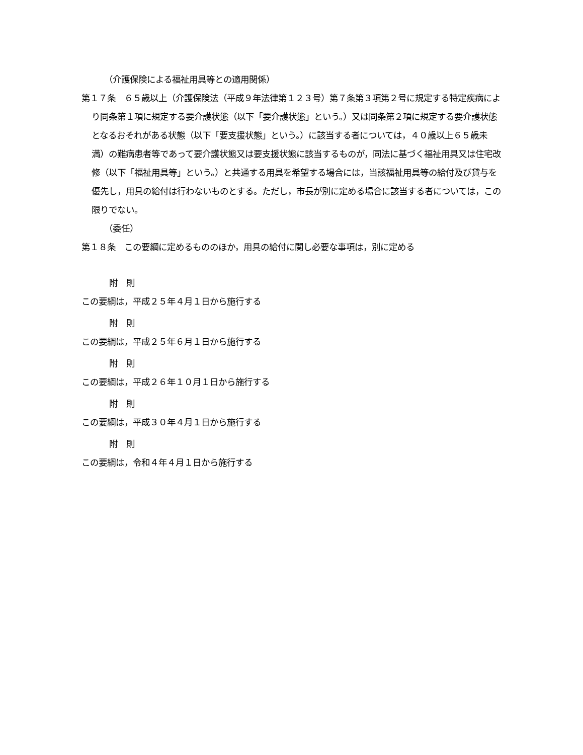（介護保険による福祉用具等との適用関係）
第１７条　６５歳以上（介護保険法（平成９年法律第１２３号）第７条第３項第２号に規定する特定疾病により同条第１項に規定する要介護状態（以下「要介護状態」という。）又は同条第２項に規定する要介護状態となるおそれがある状態（以下「要支援状態」という。）に該当する者については，４０歳以上６５歳未満）の難病患者等であって要介護状態又は要支援状態に該当するものが，同法に基づく福祉用具又は住宅改修（以下「福祉用具等」という。）と共通する用具を希望する場合には，当該福祉用具等の給付及び貸与を優先し，用具の給付は行わないものとする。ただし，市長が別に定める場合に該当する者については，この限りでない。
（委任）
第１８条　この要綱に定めるもののほか，用具の給付に関し必要な事項は，別に定める
附　則
この要綱は，平成２５年４月１日から施行する
附　則
この要綱は，平成２５年６月１日から施行する
附　則
この要綱は，平成２６年１０月１日から施行する
附　則
この要綱は，平成３０年４月１日から施行する
附　則
この要綱は，令和４年４月１日から施行する